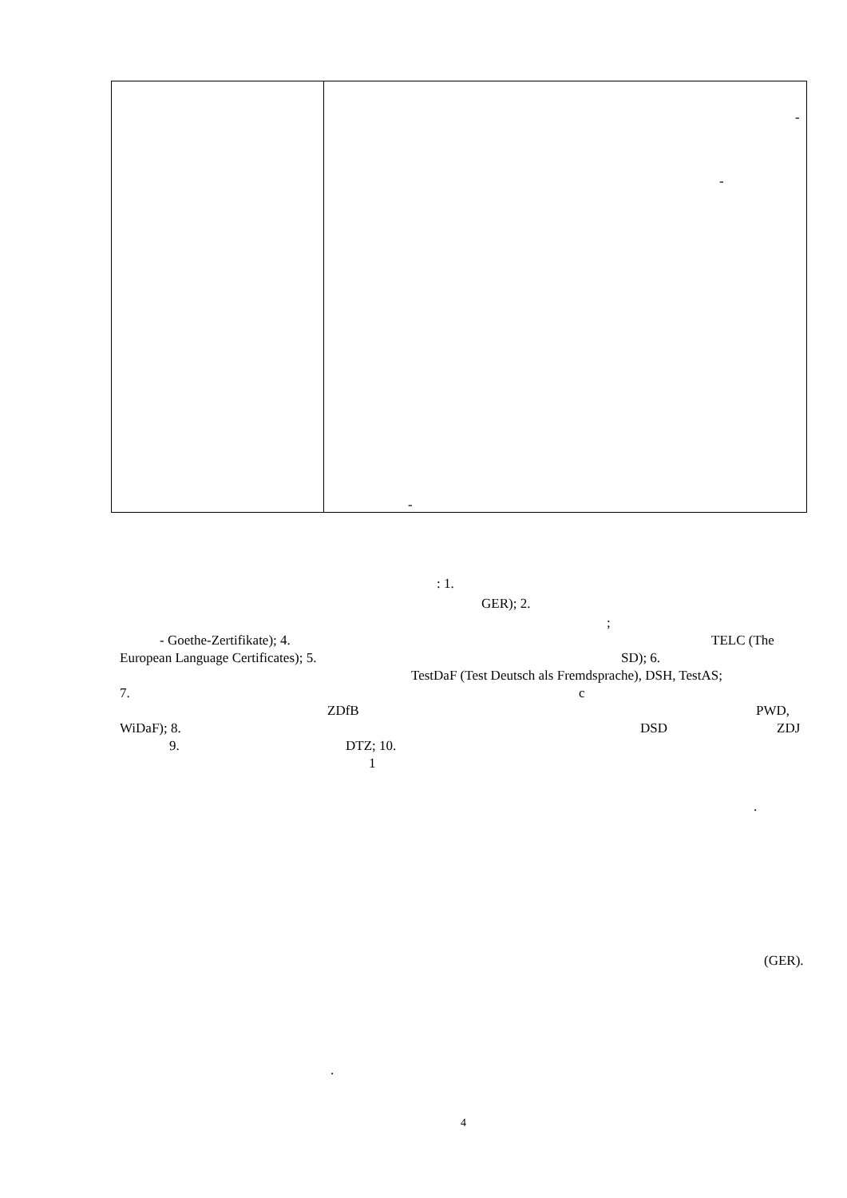| | - - - |
: 1.
GER); 2.
;
- Goethe-Zertifikate); 4. TELC (The
European Language Certificates); 5. SD); 6.
TestDaF (Test Deutsch als Fremdsprache), DSH, TestAS;
7. c
ZDfB PWD,
WiDaF); 8. DSD ZDJ
9. DTZ; 10.
1
.
(GER).
.
4